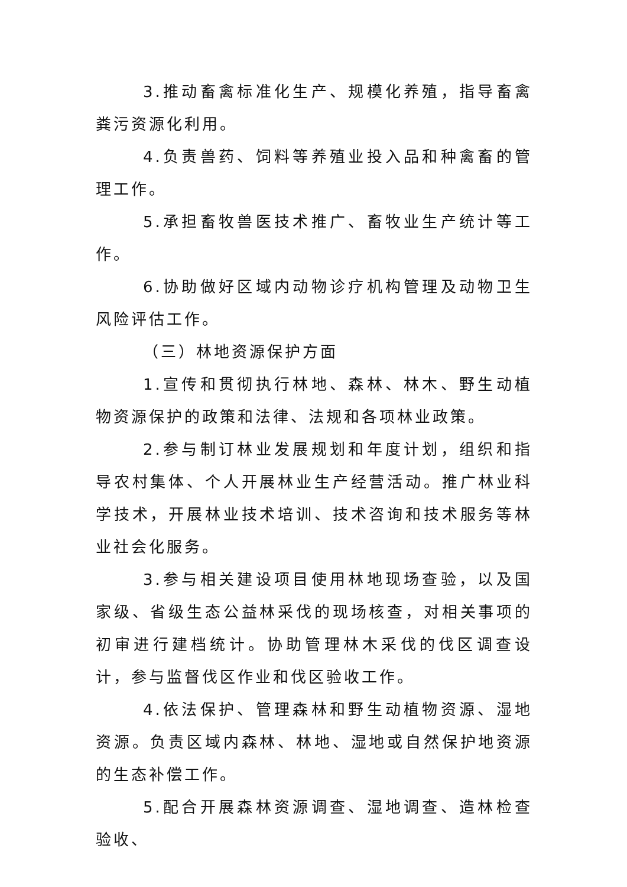3.推动畜禽标准化生产、规模化养殖，指导畜禽粪污资源化利用。
4.负责兽药、饲料等养殖业投入品和种禽畜的管理工作。
5.承担畜牧兽医技术推广、畜牧业生产统计等工作。
6.协助做好区域内动物诊疗机构管理及动物卫生风险评估工作。
（三）林地资源保护方面
1.宣传和贯彻执行林地、森林、林木、野生动植物资源保护的政策和法律、法规和各项林业政策。
2.参与制订林业发展规划和年度计划，组织和指导农村集体、个人开展林业生产经营活动。推广林业科学技术，开展林业技术培训、技术咨询和技术服务等林业社会化服务。
3.参与相关建设项目使用林地现场查验，以及国家级、省级生态公益林采伐的现场核查，对相关事项的初审进行建档统计。协助管理林木采伐的伐区调查设计，参与监督伐区作业和伐区验收工作。
4.依法保护、管理森林和野生动植物资源、湿地资源。负责区域内森林、林地、湿地或自然保护地资源的生态补偿工作。
5.配合开展森林资源调查、湿地调查、造林检查验收、